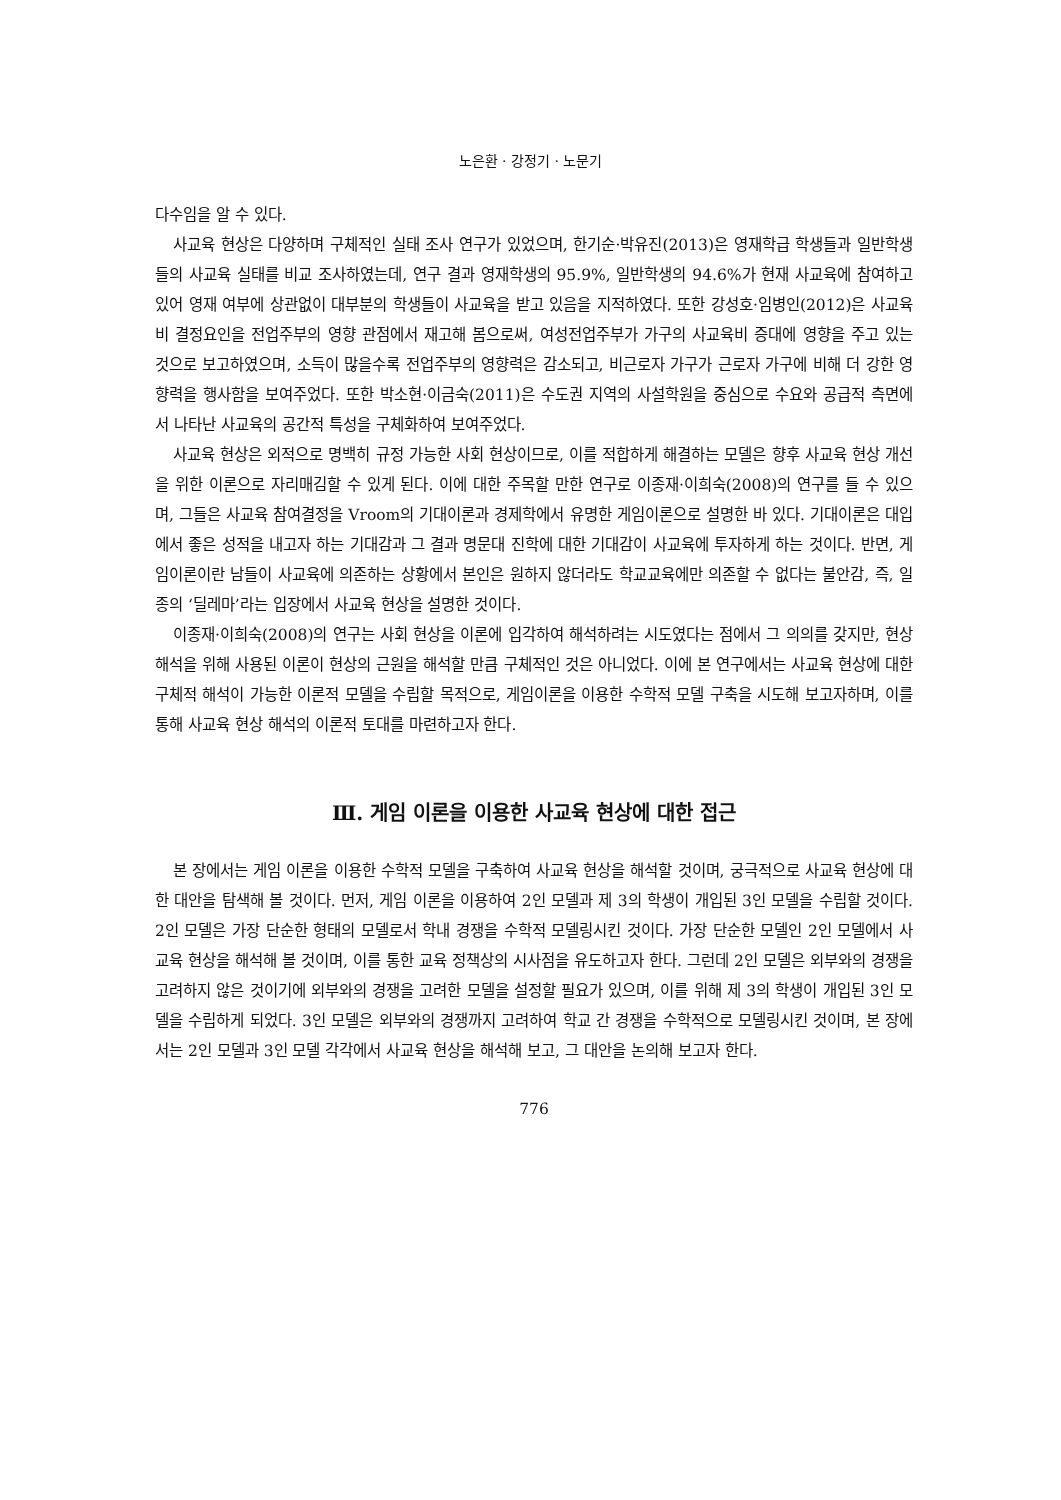노은환 · 강정기 · 노문기
다수임을 알 수 있다.
사교육 현상은 다양하며 구체적인 실태 조사 연구가 있었으며, 한기순·박유진(2013)은 영재학급 학생들과 일반학생들의 사교육 실태를 비교 조사하였는데, 연구 결과 영재학생의 95.9%, 일반학생의 94.6%가 현재 사교육에 참여하고 있어 영재 여부에 상관없이 대부분의 학생들이 사교육을 받고 있음을 지적하였다. 또한 강성호·임병인(2012)은 사교육비 결정요인을 전업주부의 영향 관점에서 재고해 봄으로써, 여성전업주부가 가구의 사교육비 증대에 영향을 주고 있는 것으로 보고하였으며, 소득이 많을수록 전업주부의 영향력은 감소되고, 비근로자 가구가 근로자 가구에 비해 더 강한 영향력을 행사함을 보여주었다. 또한 박소현·이금숙(2011)은 수도권 지역의 사설학원을 중심으로 수요와 공급적 측면에서 나타난 사교육의 공간적 특성을 구체화하여 보여주었다.
사교육 현상은 외적으로 명백히 규정 가능한 사회 현상이므로, 이를 적합하게 해결하는 모델은 향후 사교육 현상 개선을 위한 이론으로 자리매김할 수 있게 된다. 이에 대한 주목할 만한 연구로 이종재·이희숙(2008)의 연구를 들 수 있으며, 그들은 사교육 참여결정을 Vroom의 기대이론과 경제학에서 유명한 게임이론으로 설명한 바 있다. 기대이론은 대입에서 좋은 성적을 내고자 하는 기대감과 그 결과 명문대 진학에 대한 기대감이 사교육에 투자하게 하는 것이다. 반면, 게임이론이란 남들이 사교육에 의존하는 상황에서 본인은 원하지 않더라도 학교교육에만 의존할 수 없다는 불안감, 즉, 일종의 ‘딜레마’라는 입장에서 사교육 현상을 설명한 것이다.
이종재·이희숙(2008)의 연구는 사회 현상을 이론에 입각하여 해석하려는 시도였다는 점에서 그 의의를 갖지만, 현상 해석을 위해 사용된 이론이 현상의 근원을 해석할 만큼 구체적인 것은 아니었다. 이에 본 연구에서는 사교육 현상에 대한 구체적 해석이 가능한 이론적 모델을 수립할 목적으로, 게임이론을 이용한 수학적 모델 구축을 시도해 보고자하며, 이를 통해 사교육 현상 해석의 이론적 토대를 마련하고자 한다.
Ⅲ. 게임 이론을 이용한 사교육 현상에 대한 접근
본 장에서는 게임 이론을 이용한 수학적 모델을 구축하여 사교육 현상을 해석할 것이며, 궁극적으로 사교육 현상에 대한 대안을 탐색해 볼 것이다. 먼저, 게임 이론을 이용하여 2인 모델과 제 3의 학생이 개입된 3인 모델을 수립할 것이다. 2인 모델은 가장 단순한 형태의 모델로서 학내 경쟁을 수학적 모델링시킨 것이다. 가장 단순한 모델인 2인 모델에서 사교육 현상을 해석해 볼 것이며, 이를 통한 교육 정책상의 시사점을 유도하고자 한다. 그런데 2인 모델은 외부와의 경쟁을 고려하지 않은 것이기에 외부와의 경쟁을 고려한 모델을 설정할 필요가 있으며, 이를 위해 제 3의 학생이 개입된 3인 모델을 수립하게 되었다. 3인 모델은 외부와의 경쟁까지 고려하여 학교 간 경쟁을 수학적으로 모델링시킨 것이며, 본 장에서는 2인 모델과 3인 모델 각각에서 사교육 현상을 해석해 보고, 그 대안을 논의해 보고자 한다.
776